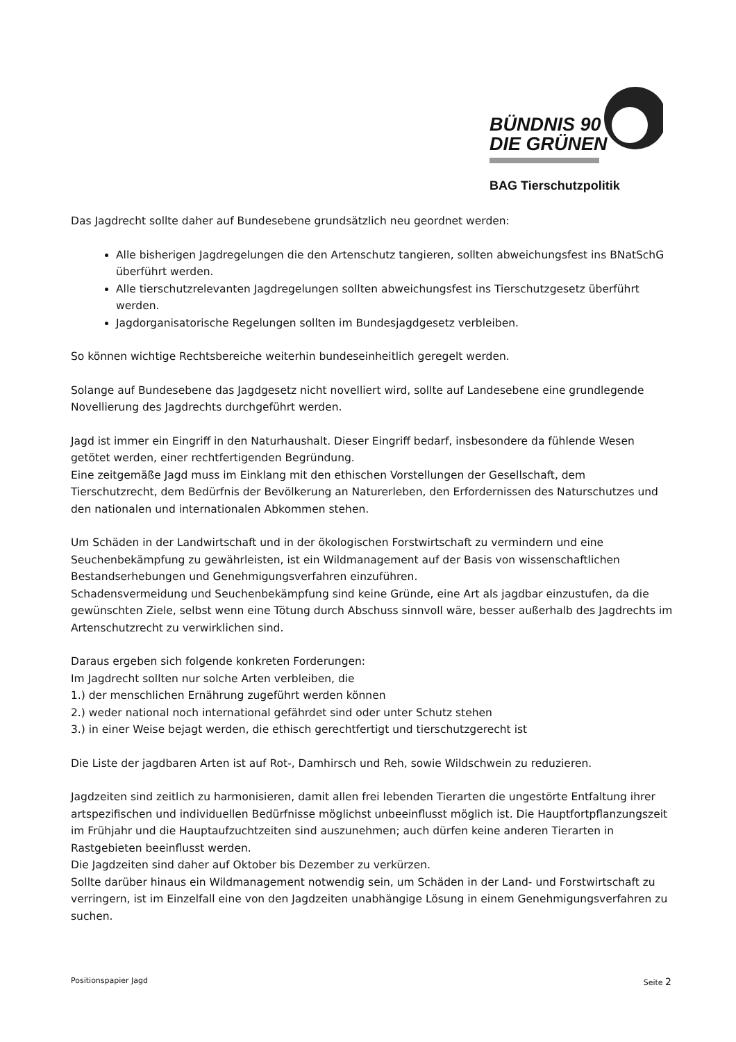BÜNDNIS 90
DIE GRÜNEN
BAG Tierschutzpolitik
Das Jagdrecht sollte daher auf Bundesebene grundsätzlich neu geordnet werden:
Alle bisherigen Jagdregelungen die den Artenschutz tangieren, sollten abweichungsfest ins BNatSchG überführt werden.
Alle tierschutzrelevanten Jagdregelungen sollten abweichungsfest ins Tierschutzgesetz überführt werden.
Jagdorganisatorische Regelungen sollten im Bundesjagdgesetz verbleiben.
So können wichtige Rechtsbereiche weiterhin bundeseinheitlich geregelt werden.
Solange auf Bundesebene das Jagdgesetz nicht novelliert wird, sollte auf Landesebene eine grundlegende Novellierung des Jagdrechts durchgeführt werden.
Jagd ist immer ein Eingriff in den Naturhaushalt. Dieser Eingriff bedarf, insbesondere da fühlende Wesen getötet werden, einer rechtfertigenden Begründung.
Eine zeitgemäße Jagd muss im Einklang mit den ethischen Vorstellungen der Gesellschaft, dem Tierschutzrecht, dem Bedürfnis der Bevölkerung an Naturerleben, den Erfordernissen des Naturschutzes und den nationalen und internationalen Abkommen stehen.
Um Schäden in der Landwirtschaft und in der ökologischen Forstwirtschaft zu vermindern und eine Seuchenbekämpfung zu gewährleisten, ist ein Wildmanagement auf der Basis von wissenschaftlichen Bestandserhebungen und Genehmigungsverfahren einzuführen.
Schadensvermeidung und Seuchenbekämpfung sind keine Gründe, eine Art als jagdbar einzustufen, da die gewünschten Ziele, selbst wenn eine Tötung durch Abschuss sinnvoll wäre, besser außerhalb des Jagdrechts im Artenschutzrecht zu verwirklichen sind.
Daraus ergeben sich folgende konkreten Forderungen:
Im Jagdrecht sollten nur solche Arten verbleiben, die
1.) der menschlichen Ernährung zugeführt werden können
2.) weder national noch international gefährdet sind oder unter Schutz stehen
3.) in einer Weise bejagt werden, die ethisch gerechtfertigt und tierschutzgerecht ist
Die Liste der jagdbaren Arten ist auf Rot-, Damhirsch und Reh, sowie Wildschwein zu reduzieren.
Jagdzeiten sind zeitlich zu harmonisieren, damit allen frei lebenden Tierarten die ungestörte Entfaltung ihrer artspezifischen und individuellen Bedürfnisse möglichst unbeeinflusst möglich ist. Die Hauptfortpflanzungszeit im Frühjahr und die Hauptaufzuchtzeiten sind auszunehmen; auch dürfen keine anderen Tierarten in Rastgebieten beeinflusst werden.
Die Jagdzeiten sind daher auf Oktober bis Dezember zu verkürzen.
Sollte darüber hinaus ein Wildmanagement notwendig sein, um Schäden in der Land- und Forstwirtschaft zu verringern, ist im Einzelfall eine von den Jagdzeiten unabhängige Lösung in einem Genehmigungsverfahren zu suchen.
Positionspapier Jagd Seite 2